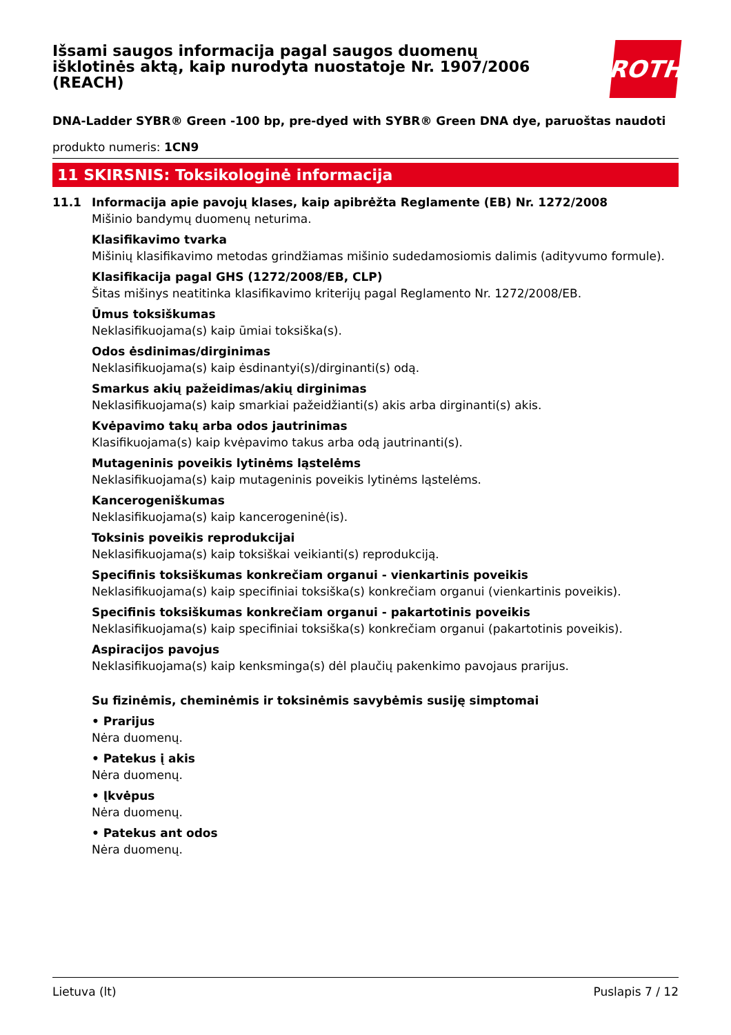Išsami saugos informacija pagal saugos duomenų išklotinės aktą, kaip nurodyta nuostatoje Nr. 1907/2006 (REACH)
ROTH
DNA-Ladder SYBR® Green -100 bp, pre-dyed with SYBR® Green DNA dye, paruoštas naudoti
produkto numeris: 1CN9
11 SKIRSNIS: Toksikologinė informacija
11.1 Informacija apie pavojų klases, kaip apibrėžta Reglamente (EB) Nr. 1272/2008
Mišinio bandymų duomenų neturima.
Klasifikavimo tvarka
Mišinių klasifikavimo metodas grindžiamas mišinio sudedamosiomis dalimis (adityvumo formule).
Klasifikacija pagal GHS (1272/2008/EB, CLP)
Šitas mišinys neatitinka klasifikavimo kriterijų pagal Reglamento Nr. 1272/2008/EB.
Ūmus toksiškumas
Neklasifikuojama(s) kaip ūmiai toksiška(s).
Odos ėsdinimas/dirginimas
Neklasifikuojama(s) kaip ėsdinantyi(s)/dirginanti(s) odą.
Smarkus akių pažeidimas/akių dirginimas
Neklasifikuojama(s) kaip smarkiai pažeidžianti(s) akis arba dirginanti(s) akis.
Kvėpavimo takų arba odos jautrinimas
Klasifikuojama(s) kaip kvėpavimo takus arba odą jautrinanti(s).
Mutageninis poveikis lytinėms ląstelėms
Neklasifikuojama(s) kaip mutageninis poveikis lytinėms ląstelėms.
Kancerogeniškumas
Neklasifikuojama(s) kaip kancerogeninė(is).
Toksinis poveikis reprodukcijai
Neklasifikuojama(s) kaip toksiškai veikianti(s) reprodukciją.
Specifinis toksiškumas konkrečiam organui - vienkartinis poveikis
Neklasifikuojama(s) kaip specifiniai toksiška(s) konkrečiam organui (vienkartinis poveikis).
Specifinis toksiškumas konkrečiam organui - pakartotinis poveikis
Neklasifikuojama(s) kaip specifiniai toksiška(s) konkrečiam organui (pakartotinis poveikis).
Aspiracijos pavojus
Neklasifikuojama(s) kaip kenksminga(s) dėl plaučių pakenkimo pavojaus prarijus.
Su fizinėmis, cheminėmis ir toksinėmis savybėmis susiję simptomai
• Prarijus
Nėra duomenų.
• Patekus į akis
Nėra duomenų.
• Įkvėpus
Nėra duomenų.
• Patekus ant odos
Nėra duomenų.
Lietuva (lt) Puslapis 7 / 12